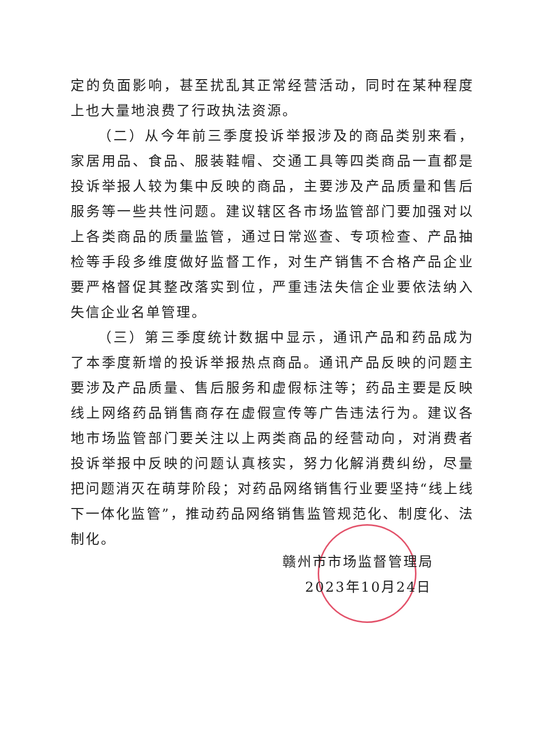定的负面影响，甚至扰乱其正常经营活动，同时在某种程度上也大量地浪费了行政执法资源。
（二）从今年前三季度投诉举报涉及的商品类别来看，家居用品、食品、服装鞋帽、交通工具等四类商品一直都是投诉举报人较为集中反映的商品，主要涉及产品质量和售后服务等一些共性问题。建议辖区各市场监管部门要加强对以上各类商品的质量监管，通过日常巡查、专项检查、产品抽检等手段多维度做好监督工作，对生产销售不合格产品企业要严格督促其整改落实到位，严重违法失信企业要依法纳入失信企业名单管理。
（三）第三季度统计数据中显示，通讯产品和药品成为了本季度新增的投诉举报热点商品。通讯产品反映的问题主要涉及产品质量、售后服务和虚假标注等；药品主要是反映线上网络药品销售商存在虚假宣传等广告违法行为。建议各地市场监管部门要关注以上两类商品的经营动向，对消费者投诉举报中反映的问题认真核实，努力化解消费纠纷，尽量把问题消灭在萌芽阶段；对药品网络销售行业要坚持“线上线下一体化监管”，推动药品网络销售监管规范化、制度化、法制化。
赣州市市场监督管理局
2023年10月24日